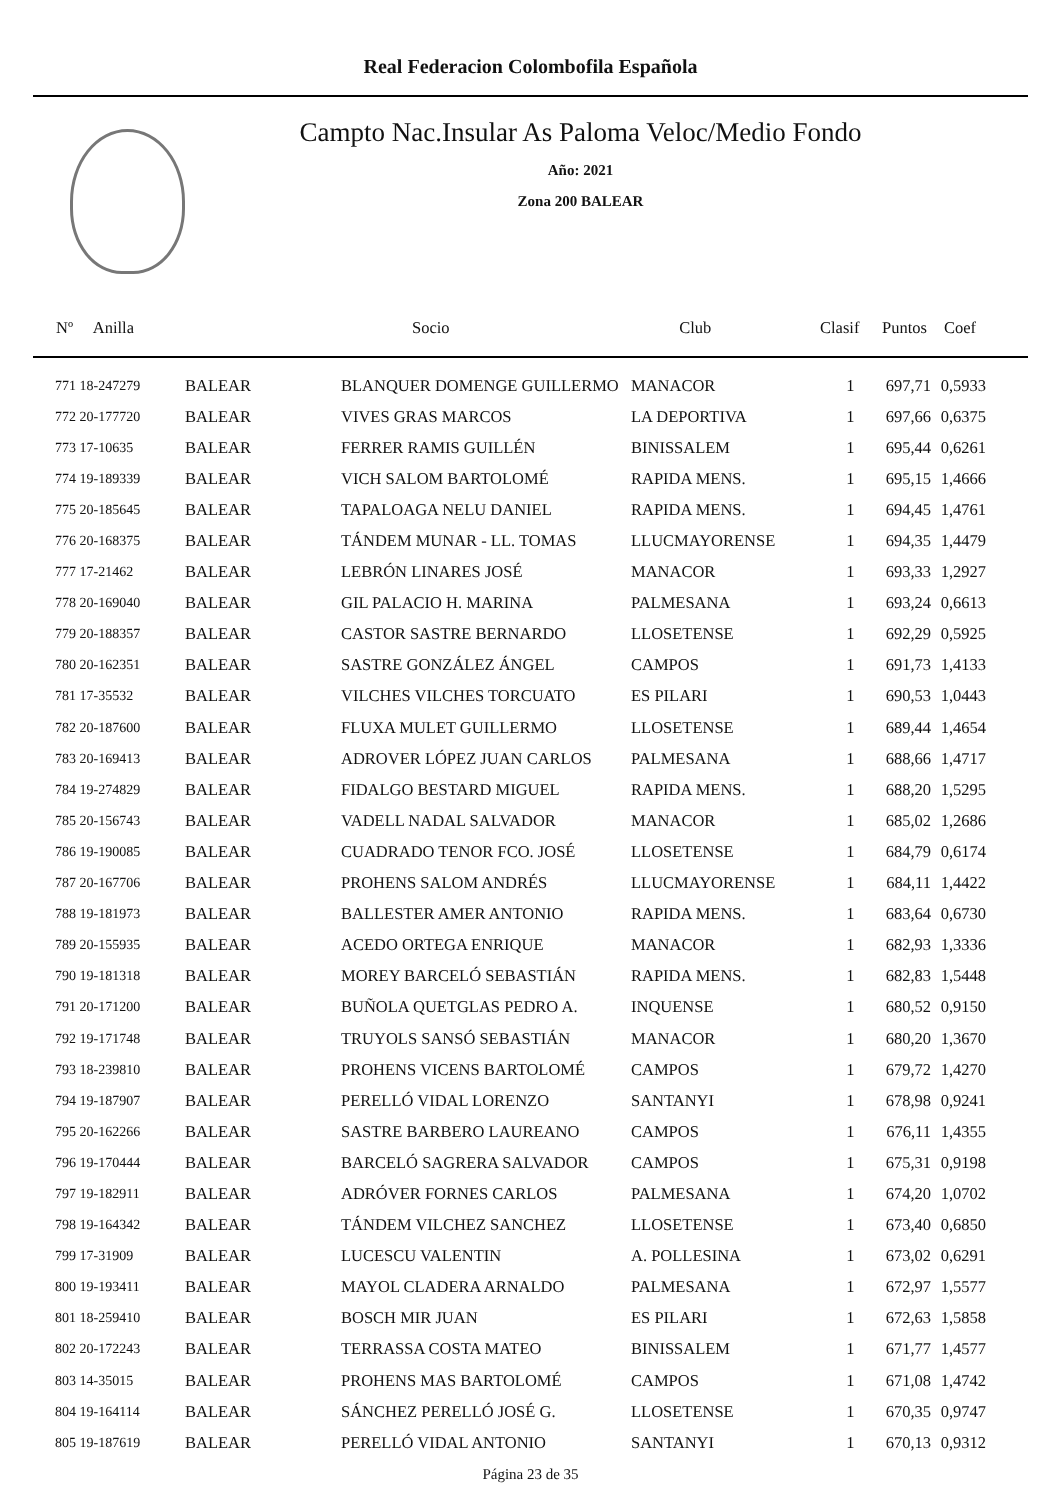Real Federacion Colombofila Española
Campto Nac.Insular As Paloma Veloc/Medio Fondo
Año: 2021
Zona 200 BALEAR
| Nº Anilla | | Socio | Club | Clasif | Puntos | Coef |
| --- | --- | --- | --- | --- | --- | --- |
| 771 18-247279 | BALEAR | BLANQUER DOMENGE GUILLERMO | MANACOR | 1 | 697,71 | 0,5933 |
| 772 20-177720 | BALEAR | VIVES GRAS MARCOS | LA DEPORTIVA | 1 | 697,66 | 0,6375 |
| 773 17-10635 | BALEAR | FERRER RAMIS GUILLÉN | BINISSALEM | 1 | 695,44 | 0,6261 |
| 774 19-189339 | BALEAR | VICH SALOM BARTOLOMÉ | RAPIDA MENS. | 1 | 695,15 | 1,4666 |
| 775 20-185645 | BALEAR | TAPALOAGA NELU DANIEL | RAPIDA MENS. | 1 | 694,45 | 1,4761 |
| 776 20-168375 | BALEAR | TÁNDEM MUNAR - LL. TOMAS | LLUCMAYORENSE | 1 | 694,35 | 1,4479 |
| 777 17-21462 | BALEAR | LEBRÓN LINARES JOSÉ | MANACOR | 1 | 693,33 | 1,2927 |
| 778 20-169040 | BALEAR | GIL PALACIO H. MARINA | PALMESANA | 1 | 693,24 | 0,6613 |
| 779 20-188357 | BALEAR | CASTOR SASTRE BERNARDO | LLOSETENSE | 1 | 692,29 | 0,5925 |
| 780 20-162351 | BALEAR | SASTRE GONZÁLEZ ÁNGEL | CAMPOS | 1 | 691,73 | 1,4133 |
| 781 17-35532 | BALEAR | VILCHES VILCHES TORCUATO | ES PILARI | 1 | 690,53 | 1,0443 |
| 782 20-187600 | BALEAR | FLUXA MULET GUILLERMO | LLOSETENSE | 1 | 689,44 | 1,4654 |
| 783 20-169413 | BALEAR | ADROVER LÓPEZ JUAN CARLOS | PALMESANA | 1 | 688,66 | 1,4717 |
| 784 19-274829 | BALEAR | FIDALGO BESTARD MIGUEL | RAPIDA MENS. | 1 | 688,20 | 1,5295 |
| 785 20-156743 | BALEAR | VADELL NADAL SALVADOR | MANACOR | 1 | 685,02 | 1,2686 |
| 786 19-190085 | BALEAR | CUADRADO TENOR FCO. JOSÉ | LLOSETENSE | 1 | 684,79 | 0,6174 |
| 787 20-167706 | BALEAR | PROHENS SALOM ANDRÉS | LLUCMAYORENSE | 1 | 684,11 | 1,4422 |
| 788 19-181973 | BALEAR | BALLESTER AMER ANTONIO | RAPIDA MENS. | 1 | 683,64 | 0,6730 |
| 789 20-155935 | BALEAR | ACEDO ORTEGA ENRIQUE | MANACOR | 1 | 682,93 | 1,3336 |
| 790 19-181318 | BALEAR | MOREY BARCELÓ SEBASTIÁN | RAPIDA MENS. | 1 | 682,83 | 1,5448 |
| 791 20-171200 | BALEAR | BUÑOLA QUETGLAS PEDRO A. | INQUENSE | 1 | 680,52 | 0,9150 |
| 792 19-171748 | BALEAR | TRUYOLS SANSÓ SEBASTIÁN | MANACOR | 1 | 680,20 | 1,3670 |
| 793 18-239810 | BALEAR | PROHENS VICENS BARTOLOMÉ | CAMPOS | 1 | 679,72 | 1,4270 |
| 794 19-187907 | BALEAR | PERELLÓ VIDAL LORENZO | SANTANYI | 1 | 678,98 | 0,9241 |
| 795 20-162266 | BALEAR | SASTRE BARBERO LAUREANO | CAMPOS | 1 | 676,11 | 1,4355 |
| 796 19-170444 | BALEAR | BARCELÓ SAGRERA SALVADOR | CAMPOS | 1 | 675,31 | 0,9198 |
| 797 19-182911 | BALEAR | ADRÓVER FORNES CARLOS | PALMESANA | 1 | 674,20 | 1,0702 |
| 798 19-164342 | BALEAR | TÁNDEM VILCHEZ SANCHEZ | LLOSETENSE | 1 | 673,40 | 0,6850 |
| 799 17-31909 | BALEAR | LUCESCU VALENTIN | A. POLLESINA | 1 | 673,02 | 0,6291 |
| 800 19-193411 | BALEAR | MAYOL CLADERA ARNALDO | PALMESANA | 1 | 672,97 | 1,5577 |
| 801 18-259410 | BALEAR | BOSCH MIR JUAN | ES PILARI | 1 | 672,63 | 1,5858 |
| 802 20-172243 | BALEAR | TERRASSA COSTA MATEO | BINISSALEM | 1 | 671,77 | 1,4577 |
| 803 14-35015 | BALEAR | PROHENS MAS BARTOLOMÉ | CAMPOS | 1 | 671,08 | 1,4742 |
| 804 19-164114 | BALEAR | SÁNCHEZ PERELLÓ JOSÉ G. | LLOSETENSE | 1 | 670,35 | 0,9747 |
| 805 19-187619 | BALEAR | PERELLÓ VIDAL ANTONIO | SANTANYI | 1 | 670,13 | 0,9312 |
Página 23 de 35